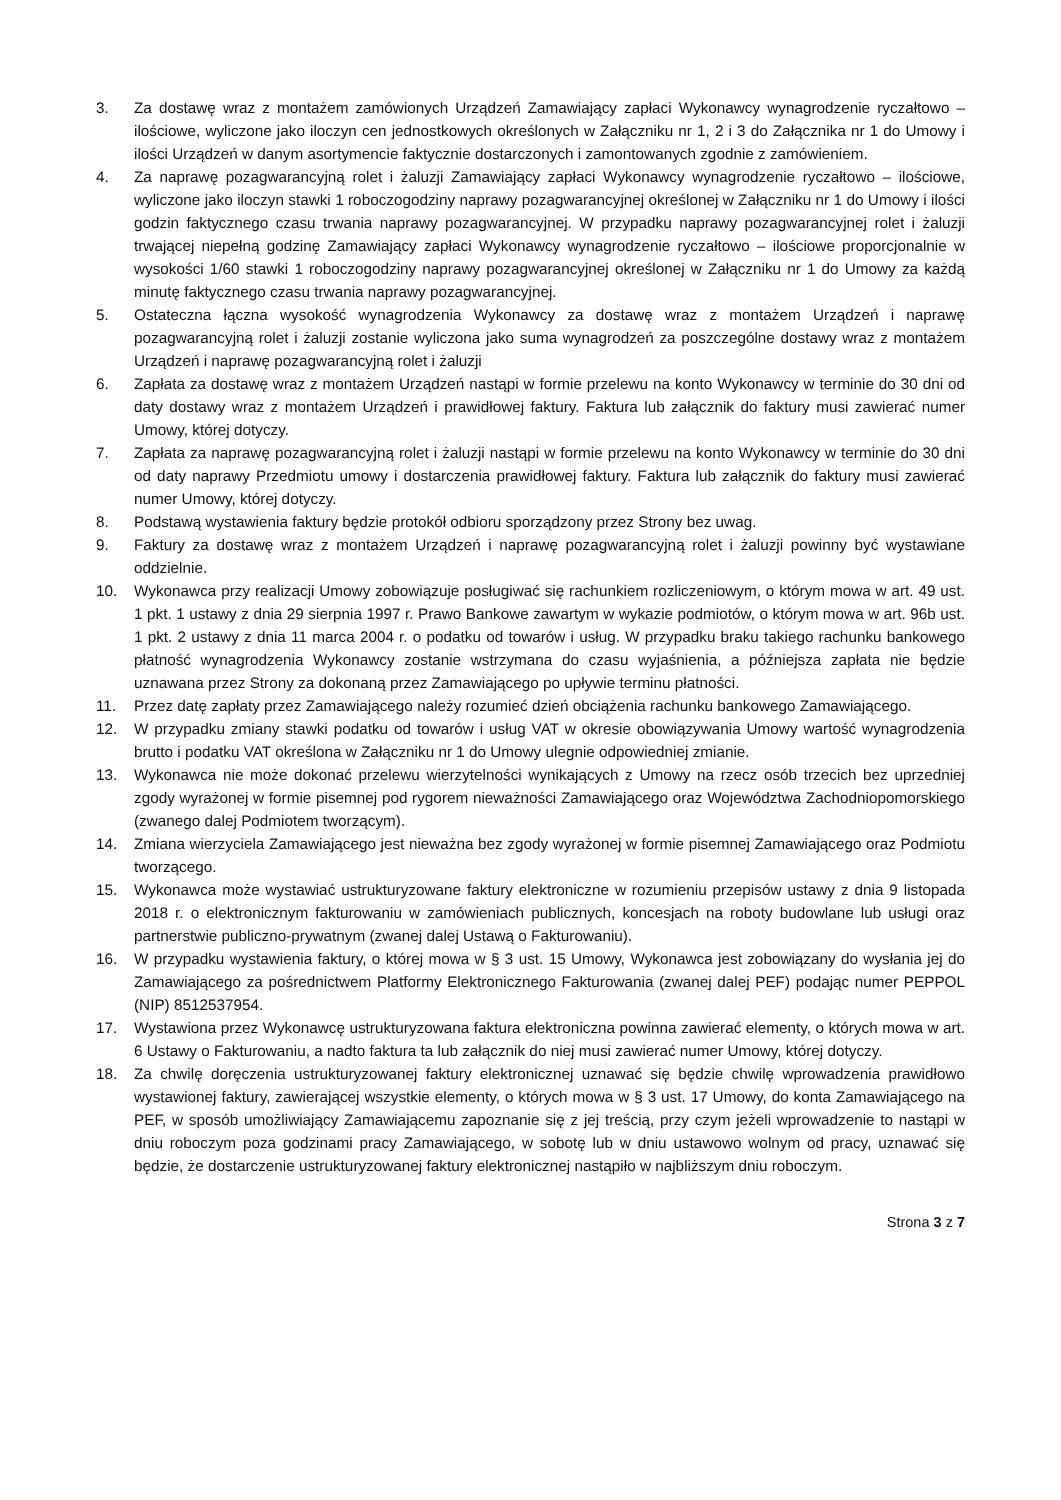3. Za dostawę wraz z montażem zamówionych Urządzeń Zamawiający zapłaci Wykonawcy wynagrodzenie ryczałtowo – ilościowe, wyliczone jako iloczyn cen jednostkowych określonych w Załączniku nr 1, 2 i 3 do Załącznika nr 1 do Umowy i ilości Urządzeń w danym asortymencie faktycznie dostarczonych i zamontowanych zgodnie z zamówieniem.
4. Za naprawę pozagwarancyjną rolet i żaluzji Zamawiający zapłaci Wykonawcy wynagrodzenie ryczałtowo – ilościowe, wyliczone jako iloczyn stawki 1 roboczogodziny naprawy pozagwarancyjnej określonej w Załączniku nr 1 do Umowy i ilości godzin faktycznego czasu trwania naprawy pozagwarancyjnej. W przypadku naprawy pozagwarancyjnej rolet i żaluzji trwającej niepełną godzinę Zamawiający zapłaci Wykonawcy wynagrodzenie ryczałtowo – ilościowe proporcjonalnie w wysokości 1/60 stawki 1 roboczogodziny naprawy pozagwarancyjnej określonej w Załączniku nr 1 do Umowy za każdą minutę faktycznego czasu trwania naprawy pozagwarancyjnej.
5. Ostateczna łączna wysokość wynagrodzenia Wykonawcy za dostawę wraz z montażem Urządzeń i naprawę pozagwarancyjną rolet i żaluzji zostanie wyliczona jako suma wynagrodzeń za poszczególne dostawy wraz z montażem Urządzeń i naprawę pozagwarancyjną rolet i żaluzji
6. Zapłata za dostawę wraz z montażem Urządzeń nastąpi w formie przelewu na konto Wykonawcy w terminie do 30 dni od daty dostawy wraz z montażem Urządzeń i prawidłowej faktury. Faktura lub załącznik do faktury musi zawierać numer Umowy, której dotyczy.
7. Zapłata za naprawę pozagwarancyjną rolet i żaluzji nastąpi w formie przelewu na konto Wykonawcy w terminie do 30 dni od daty naprawy Przedmiotu umowy i dostarczenia prawidłowej faktury. Faktura lub załącznik do faktury musi zawierać numer Umowy, której dotyczy.
8. Podstawą wystawienia faktury będzie protokół odbioru sporządzony przez Strony bez uwag.
9. Faktury za dostawę wraz z montażem Urządzeń i naprawę pozagwarancyjną rolet i żaluzji powinny być wystawiane oddzielnie.
10. Wykonawca przy realizacji Umowy zobowiązuje posługiwać się rachunkiem rozliczeniowym, o którym mowa w art. 49 ust. 1 pkt. 1 ustawy z dnia 29 sierpnia 1997 r. Prawo Bankowe zawartym w wykazie podmiotów, o którym mowa w art. 96b ust. 1 pkt. 2 ustawy z dnia 11 marca 2004 r. o podatku od towarów i usług. W przypadku braku takiego rachunku bankowego płatność wynagrodzenia Wykonawcy zostanie wstrzymana do czasu wyjaśnienia, a późniejsza zapłata nie będzie uznawana przez Strony za dokonaną przez Zamawiającego po upływie terminu płatności.
11. Przez datę zapłaty przez Zamawiającego należy rozumieć dzień obciążenia rachunku bankowego Zamawiającego.
12. W przypadku zmiany stawki podatku od towarów i usług VAT w okresie obowiązywania Umowy wartość wynagrodzenia brutto i podatku VAT określona w Załączniku nr 1 do Umowy ulegnie odpowiedniej zmianie.
13. Wykonawca nie może dokonać przelewu wierzytelności wynikających z Umowy na rzecz osób trzecich bez uprzedniej zgody wyrażonej w formie pisemnej pod rygorem nieważności Zamawiającego oraz Województwa Zachodniopomorskiego (zwanego dalej Podmiotem tworzącym).
14. Zmiana wierzyciela Zamawiającego jest nieważna bez zgody wyrażonej w formie pisemnej Zamawiającego oraz Podmiotu tworzącego.
15. Wykonawca może wystawiać ustrukturyzowane faktury elektroniczne w rozumieniu przepisów ustawy z dnia 9 listopada 2018 r. o elektronicznym fakturowaniu w zamówieniach publicznych, koncesjach na roboty budowlane lub usługi oraz partnerstwie publiczno-prywatnym (zwanej dalej Ustawą o Fakturowaniu).
16. W przypadku wystawienia faktury, o której mowa w § 3 ust. 15 Umowy, Wykonawca jest zobowiązany do wysłania jej do Zamawiającego za pośrednictwem Platformy Elektronicznego Fakturowania (zwanej dalej PEF) podając numer PEPPOL (NIP) 8512537954.
17. Wystawiona przez Wykonawcę ustrukturyzowana faktura elektroniczna powinna zawierać elementy, o których mowa w art. 6 Ustawy o Fakturowaniu, a nadto faktura ta lub załącznik do niej musi zawierać numer Umowy, której dotyczy.
18. Za chwilę doręczenia ustrukturyzowanej faktury elektronicznej uznawać się będzie chwilę wprowadzenia prawidłowo wystawionej faktury, zawierającej wszystkie elementy, o których mowa w § 3 ust. 17 Umowy, do konta Zamawiającego na PEF, w sposób umożliwiający Zamawiającemu zapoznanie się z jej treścią, przy czym jeżeli wprowadzenie to nastąpi w dniu roboczym poza godzinami pracy Zamawiającego, w sobotę lub w dniu ustawowo wolnym od pracy, uznawać się będzie, że dostarczenie ustrukturyzowanej faktury elektronicznej nastąpiło w najbliższym dniu roboczym.
Strona 3 z 7